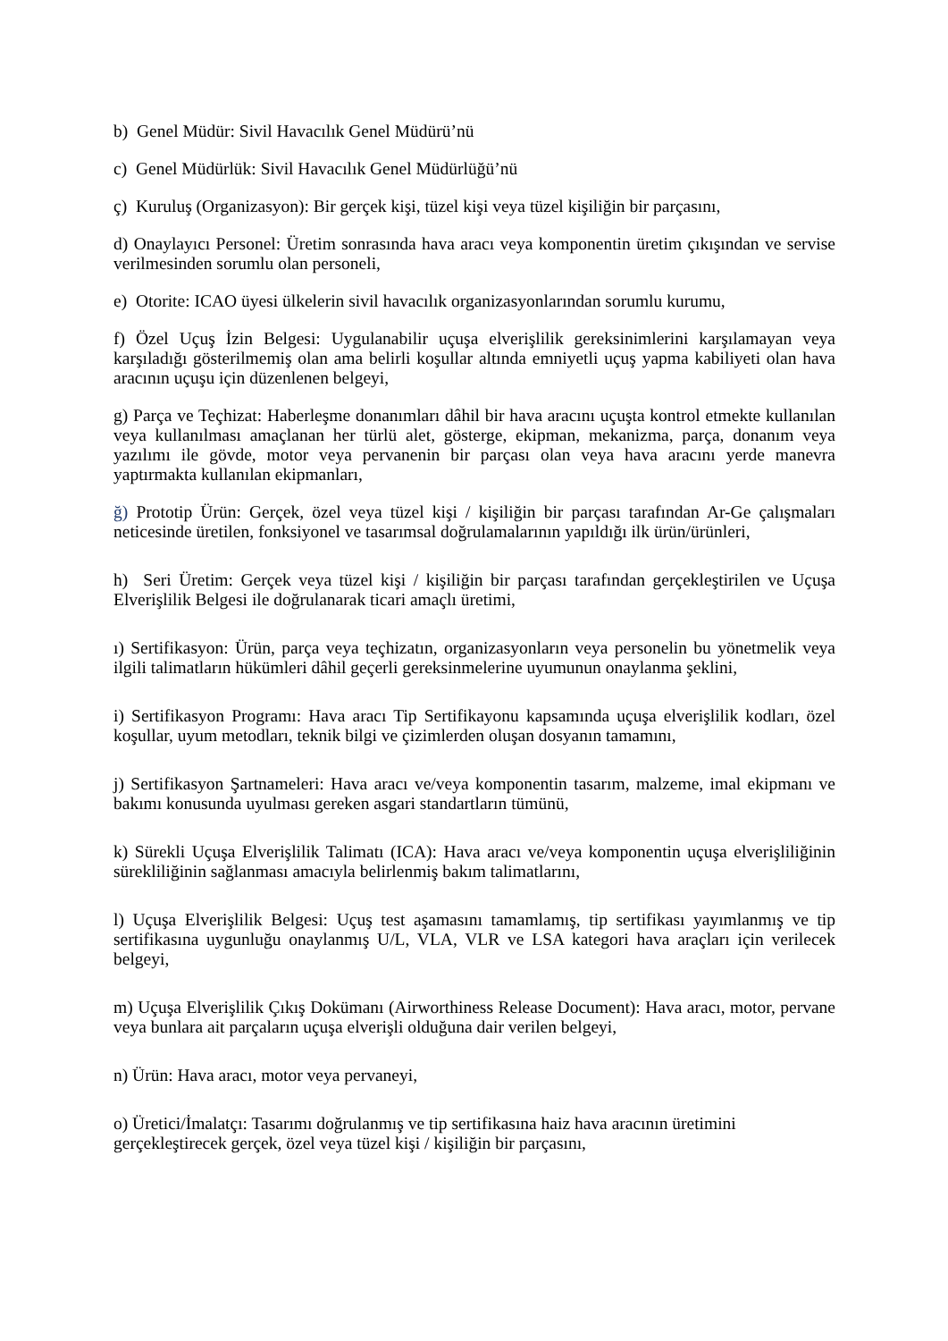b) Genel Müdür: Sivil Havacılık Genel Müdürü’nü
c) Genel Müdürlük: Sivil Havacılık Genel Müdürlüğü’nü
ç) Kuruluş (Organizasyon): Bir gerçek kişi, tüzel kişi veya tüzel kişiliğin bir parçasını,
d) Onaylayıcı Personel: Üretim sonrasında hava aracı veya komponentin üretim çıkışından ve servise verilmesinden sorumlu olan personeli,
e) Otorite: ICAO üyesi ülkelerin sivil havacılık organizasyonlarından sorumlu kurumu,
f) Özel Uçuş İzin Belgesi: Uygulanabilir uçuşa elverişlilik gereksinimlerini karşılamayan veya karşıladığı gösterilmemiş olan ama belirli koşullar altında emniyetli uçuş yapma kabiliyeti olan hava aracının uçuşu için düzenlenen belgeyi,
g) Parça ve Teçhizat: Haberleşme donanımları dâhil bir hava aracını uçuşta kontrol etmekte kullanılan veya kullanılması amaçlanan her türlü alet, gösterge, ekipman, mekanizma, parça, donanım veya yazılımı ile gövde, motor veya pervanenin bir parçası olan veya hava aracını yerde manevra yaptırmakta kullanılan ekipmanları,
ğ) Prototip Ürün: Gerçek, özel veya tüzel kişi / kişiliğin bir parçası tarafından Ar-Ge çalışmaları neticesinde üretilen, fonksiyonel ve tasarımsal doğrulamalarının yapıldığı ilk ürün/ürünleri,
h) Seri Üretim: Gerçek veya tüzel kişi / kişiliğin bir parçası tarafından gerçekleştirilen ve Uçuşa Elverişlilik Belgesi ile doğrulanarak ticari amaçlı üretimi,
ı) Sertifikasyon: Ürün, parça veya teçhizatın, organizasyonların veya personelin bu yönetmelik veya ilgili talimatların hükümleri dâhil geçerli gereksinmelerine uyumunun onaylanma şeklini,
i) Sertifikasyon Programı: Hava aracı Tip Sertifikayonu kapsamında uçuşa elverişlilik kodları, özel koşullar, uyum metodları, teknik bilgi ve çizimlerden oluşan dosyanın tamamını,
j) Sertifikasyon Şartnameleri: Hava aracı ve/veya komponentin tasarım, malzeme, imal ekipmanı ve bakımı konusunda uyulması gereken asgari standartların tümünü,
k) Sürekli Uçuşa Elverişlilik Talimatı (ICA): Hava aracı ve/veya komponentin uçuşa elverişliliğinin sürekliliğinin sağlanması amacıyla belirlenmiş bakım talimatlarını,
l) Uçuşa Elverişlilik Belgesi: Uçuş test aşamasını tamamlamış, tip sertifikası yayımlanmış ve tip sertifikasına uygunluğu onaylanmış U/L, VLA, VLR ve LSA kategori hava araçları için verilecek belgeyi,
m) Uçuşa Elverişlilik Çıkış Dokümanı (Airworthiness Release Document): Hava aracı, motor, pervane veya bunlara ait parçaların uçuşa elverişli olduğuna dair verilen belgeyi,
n) Ürün: Hava aracı, motor veya pervaneyi,
o) Üretici/İmalatçı: Tasarımı doğrulanmış ve tip sertifikasına haiz hava aracının üretimini gerçekleştirecek gerçek, özel veya tüzel kişi / kişiliğin bir parçasını,